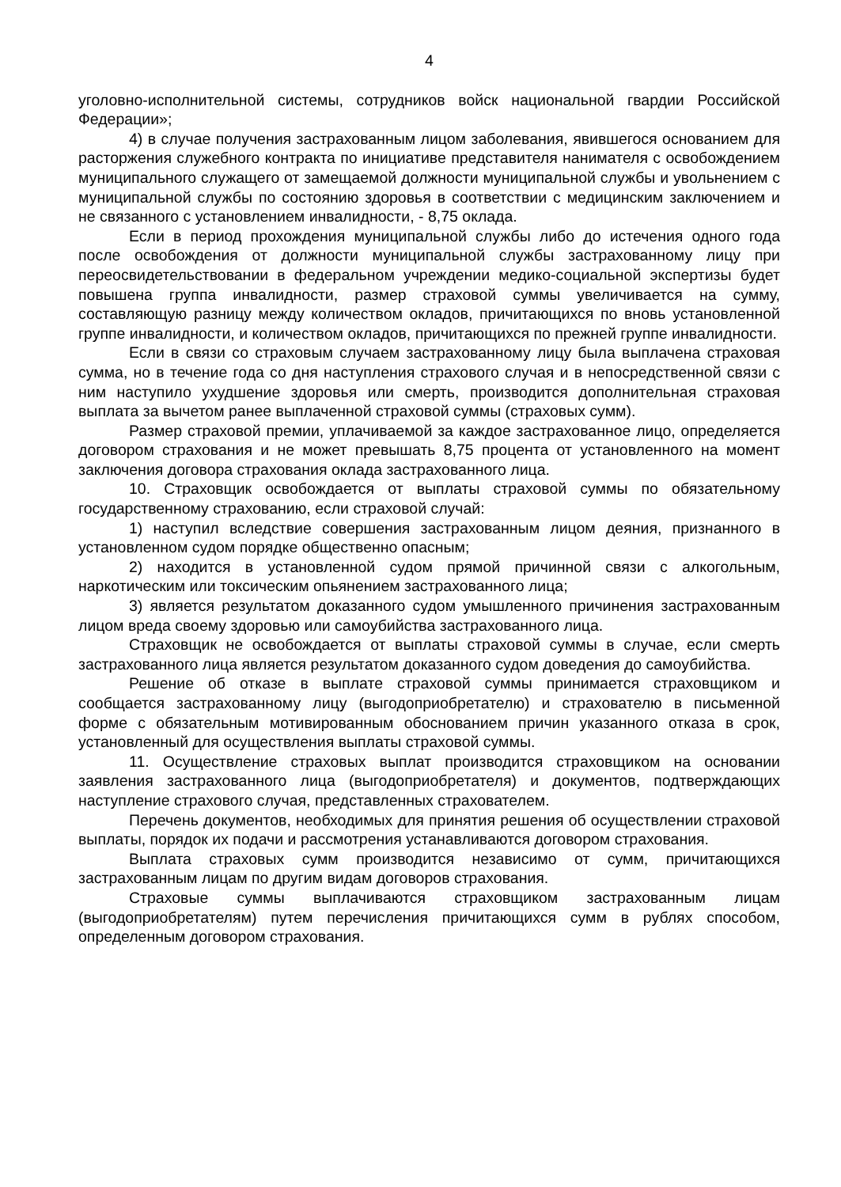4
уголовно-исполнительной системы, сотрудников войск национальной гвардии Российской Федерации»;
4) в случае получения застрахованным лицом заболевания, явившегося основанием для расторжения служебного контракта по инициативе представителя нанимателя с освобождением муниципального служащего от замещаемой должности муниципальной службы и увольнением с муниципальной службы по состоянию здоровья в соответствии с медицинским заключением и не связанного с установлением инвалидности, - 8,75 оклада.
Если в период прохождения муниципальной службы либо до истечения одного года после освобождения от должности муниципальной службы застрахованному лицу при переосвидетельствовании в федеральном учреждении медико-социальной экспертизы будет повышена группа инвалидности, размер страховой суммы увеличивается на сумму, составляющую разницу между количеством окладов, причитающихся по вновь установленной группе инвалидности, и количеством окладов, причитающихся по прежней группе инвалидности.
Если в связи со страховым случаем застрахованному лицу была выплачена страховая сумма, но в течение года со дня наступления страхового случая и в непосредственной связи с ним наступило ухудшение здоровья или смерть, производится дополнительная страховая выплата за вычетом ранее выплаченной страховой суммы (страховых сумм).
Размер страховой премии, уплачиваемой за каждое застрахованное лицо, определяется договором страхования и не может превышать 8,75 процента от установленного на момент заключения договора страхования оклада застрахованного лица.
10. Страховщик освобождается от выплаты страховой суммы по обязательному государственному страхованию, если страховой случай:
1) наступил вследствие совершения застрахованным лицом деяния, признанного в установленном судом порядке общественно опасным;
2) находится в установленной судом прямой причинной связи с алкогольным, наркотическим или токсическим опьянением застрахованного лица;
3) является результатом доказанного судом умышленного причинения застрахованным лицом вреда своему здоровью или самоубийства застрахованного лица.
Страховщик не освобождается от выплаты страховой суммы в случае, если смерть застрахованного лица является результатом доказанного судом доведения до самоубийства.
Решение об отказе в выплате страховой суммы принимается страховщиком и сообщается застрахованному лицу (выгодоприобретателю) и страхователю в письменной форме с обязательным мотивированным обоснованием причин указанного отказа в срок, установленный для осуществления выплаты страховой суммы.
11. Осуществление страховых выплат производится страховщиком на основании заявления застрахованного лица (выгодоприобретателя) и документов, подтверждающих наступление страхового случая, представленных страхователем.
Перечень документов, необходимых для принятия решения об осуществлении страховой выплаты, порядок их подачи и рассмотрения устанавливаются договором страхования.
Выплата страховых сумм производится независимо от сумм, причитающихся застрахованным лицам по другим видам договоров страхования.
Страховые суммы выплачиваются страховщиком застрахованным лицам (выгодоприобретателям) путем перечисления причитающихся сумм в рублях способом, определенным договором страхования.